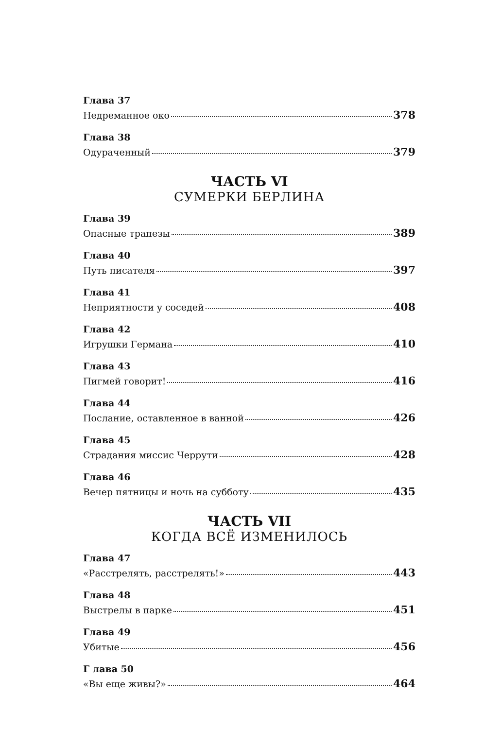Глава 37
Недреманное око 378
Глава 38
Одураченный 379
ЧАСТЬ VI
СУМЕРКИ БЕРЛИНА
Глава 39
Опасные трапезы 389
Глава 40
Путь писателя 397
Глава 41
Неприятности у соседей 408
Глава 42
Игрушки Германа 410
Глава 43
Пигмей говорит! 416
Глава 44
Послание, оставленное в ванной 426
Глава 45
Страдания миссис Черрути 428
Глава 46
Вечер пятницы и ночь на субботу 435
ЧАСТЬ VII
КОГДА ВСЁ ИЗМЕНИЛОСЬ
Глава 47
«Расстрелять, расстрелять!» 443
Глава 48
Выстрелы в парке 451
Глава 49
Убитые 456
Г лава 50
«Вы еще живы?» 464